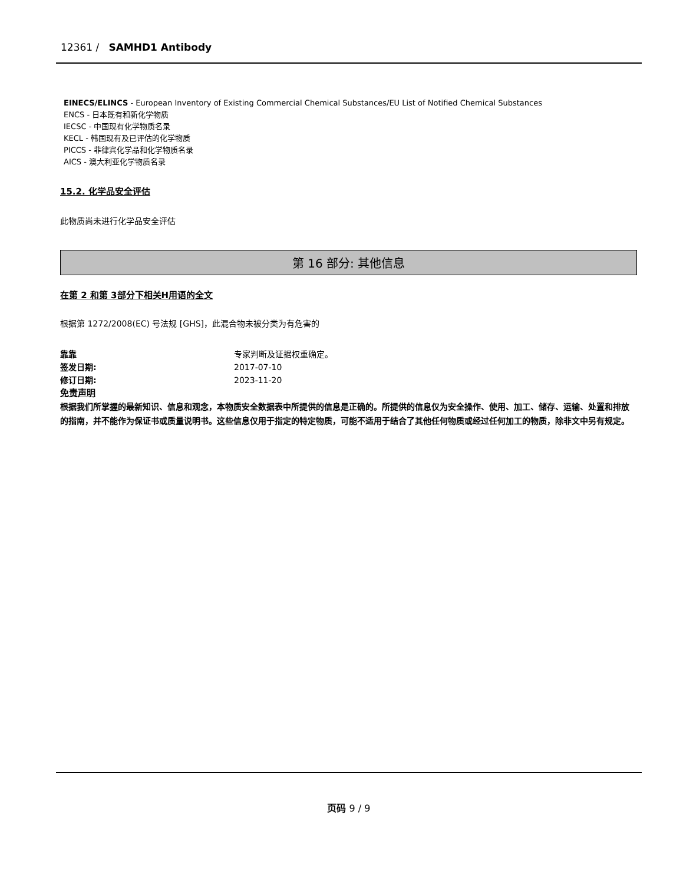12361 / SAMHD1 Antibody
EINECS/ELINCS - European Inventory of Existing Commercial Chemical Substances/EU List of Notified Chemical Substances
ENCS - 日本既有和新化学物质
IECSC - 中国现有化学物质名录
KECL - 韩国现有及已评估的化学物质
PICCS - 菲律宾化学品和化学物质名录
AICS - 澳大利亚化学物质名录
15.2. 化学品安全评估
此物质尚未进行化学品安全评估
第 16 部分: 其他信息
在第 2 和第 3部分下相关H用语的全文
根据第 1272/2008(EC) 号法规 [GHS]，此混合物未被分类为有危害的
靠靠 专家判断及证据权重确定。
签发日期: 2017-07-10
修订日期: 2023-11-20
免责声明
根据我们所掌握的最新知识、信息和观念，本物质安全数据表中所提供的信息是正确的。所提供的信息仅为安全操作、使用、加工、储存、运输、处置和排放的指南，并不能作为保证书或质量说明书。这些信息仅用于指定的特定物质，可能不适用于结合了其他任何物质或经过任何加工的物质，除非文中另有规定。
页码 9 / 9